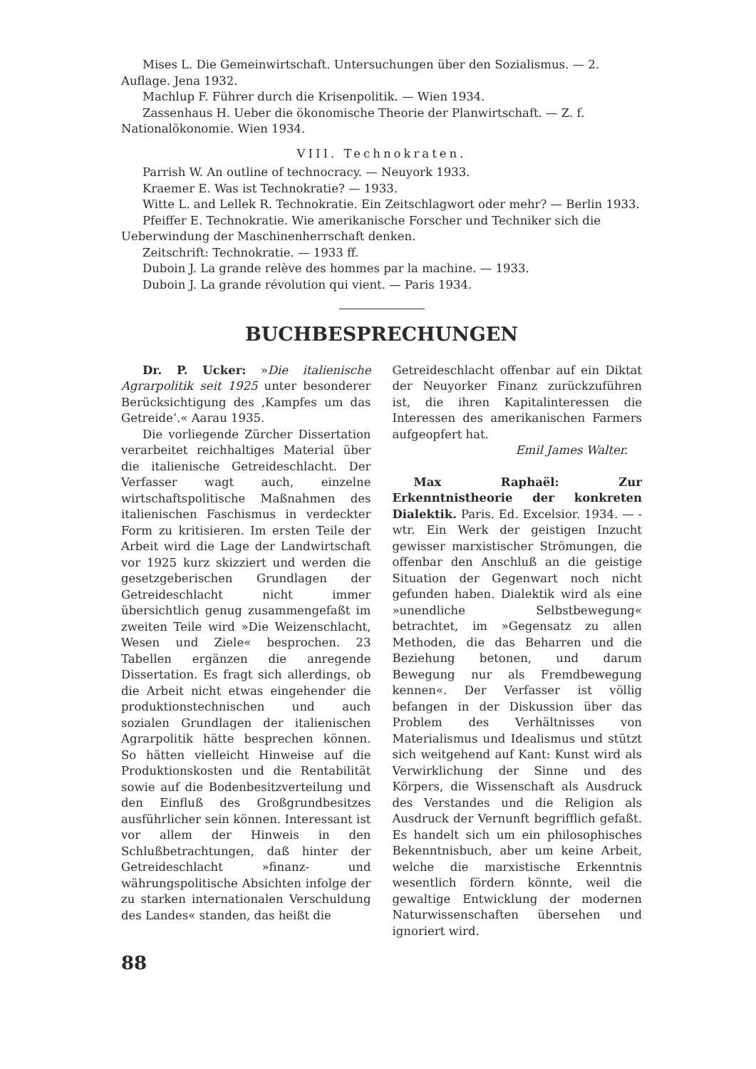Mises L. Die Gemeinwirtschaft. Untersuchungen über den Sozialismus. — 2. Auflage. Jena 1932.
Machlup F. Führer durch die Krisenpolitik. — Wien 1934.
Zassenhaus H. Ueber die ökonomische Theorie der Planwirtschaft. — Z. f. Nationalökonomie. Wien 1934.
VIII. Technokraten.
Parrish W. An outline of technocracy. — Neuyork 1933.
Kraemer E. Was ist Technokratie? — 1933.
Witte L. and Lellek R. Technokratie. Ein Zeitschlagwort oder mehr? — Berlin 1933.
Pfeiffer E. Technokratie. Wie amerikanische Forscher und Techniker sich die Ueberwindung der Maschinenherrschaft denken.
Zeitschrift: Technokratie. — 1933 ff.
Duboin J. La grande relève des hommes par la machine. — 1933.
Duboin J. La grande révolution qui vient. — Paris 1934.
BUCHBESPRECHUNGEN
Dr. P. Ucker: »Die italienische Agrarpolitik seit 1925 unter besonderer Berücksichtigung des ‚Kampfes um das Getreide‘.« Aarau 1935.
Die vorliegende Zürcher Dissertation verarbeitet reichhaltiges Material über die italienische Getreideschlacht. Der Verfasser wagt auch, einzelne wirtschaftspolitische Maßnahmen des italienischen Faschismus in verdeckter Form zu kritisieren. Im ersten Teile der Arbeit wird die Lage der Landwirtschaft vor 1925 kurz skizziert und werden die gesetzgeberischen Grundlagen der Getreideschlacht nicht immer übersichtlich genug zusammengefaßt im zweiten Teile wird »Die Weizenschlacht, Wesen und Ziele« besprochen. 23 Tabellen ergänzen die anregende Dissertation. Es fragt sich allerdings, ob die Arbeit nicht etwas eingehender die produktionstechnischen und auch sozialen Grundlagen der italienischen Agrarpolitik hätte besprechen können. So hätten vielleicht Hinweise auf die Produktionskosten und die Rentabilität sowie auf die Bodenbesitzverteilung und den Einfluß des Großgrundbesitzes ausführlicher sein können. Interessant ist vor allem der Hinweis in den Schlußbetrachtungen, daß hinter der Getreideschlacht »finanz- und währungspolitische Absichten infolge der zu starken internationalen Verschuldung des Landes« standen, das heißt die
Getreideschlacht offenbar auf ein Diktat der Neuyorker Finanz zurückzuführen ist, die ihren Kapitalinteressen die Interessen des amerikanischen Farmers aufgeopfert hat.
Emil James Walter.
Max Raphaël: Zur Erkenntnistheorie der konkreten Dialektik. Paris. Ed. Excelsior. 1934. — -wtr. Ein Werk der geistigen Inzucht gewisser marxistischer Strömungen, die offenbar den Anschluß an die geistige Situation der Gegenwart noch nicht gefunden haben. Dialektik wird als eine »unendliche Selbstbewegung« betrachtet, im »Gegensatz zu allen Methoden, die das Beharren und die Beziehung betonen, und darum Bewegung nur als Fremdbewegung kennen«. Der Verfasser ist völlig befangen in der Diskussion über das Problem des Verhältnisses von Materialismus und Idealismus und stützt sich weitgehend auf Kant: Kunst wird als Verwirklichung der Sinne und des Körpers, die Wissenschaft als Ausdruck des Verstandes und die Religion als Ausdruck der Vernunft begrifflich gefaßt. Es handelt sich um ein philosophisches Bekenntnisbuch, aber um keine Arbeit, welche die marxistische Erkenntnis wesentlich fördern könnte, weil die gewaltige Entwicklung der modernen Naturwissenschaften übersehen und ignoriert wird.
88